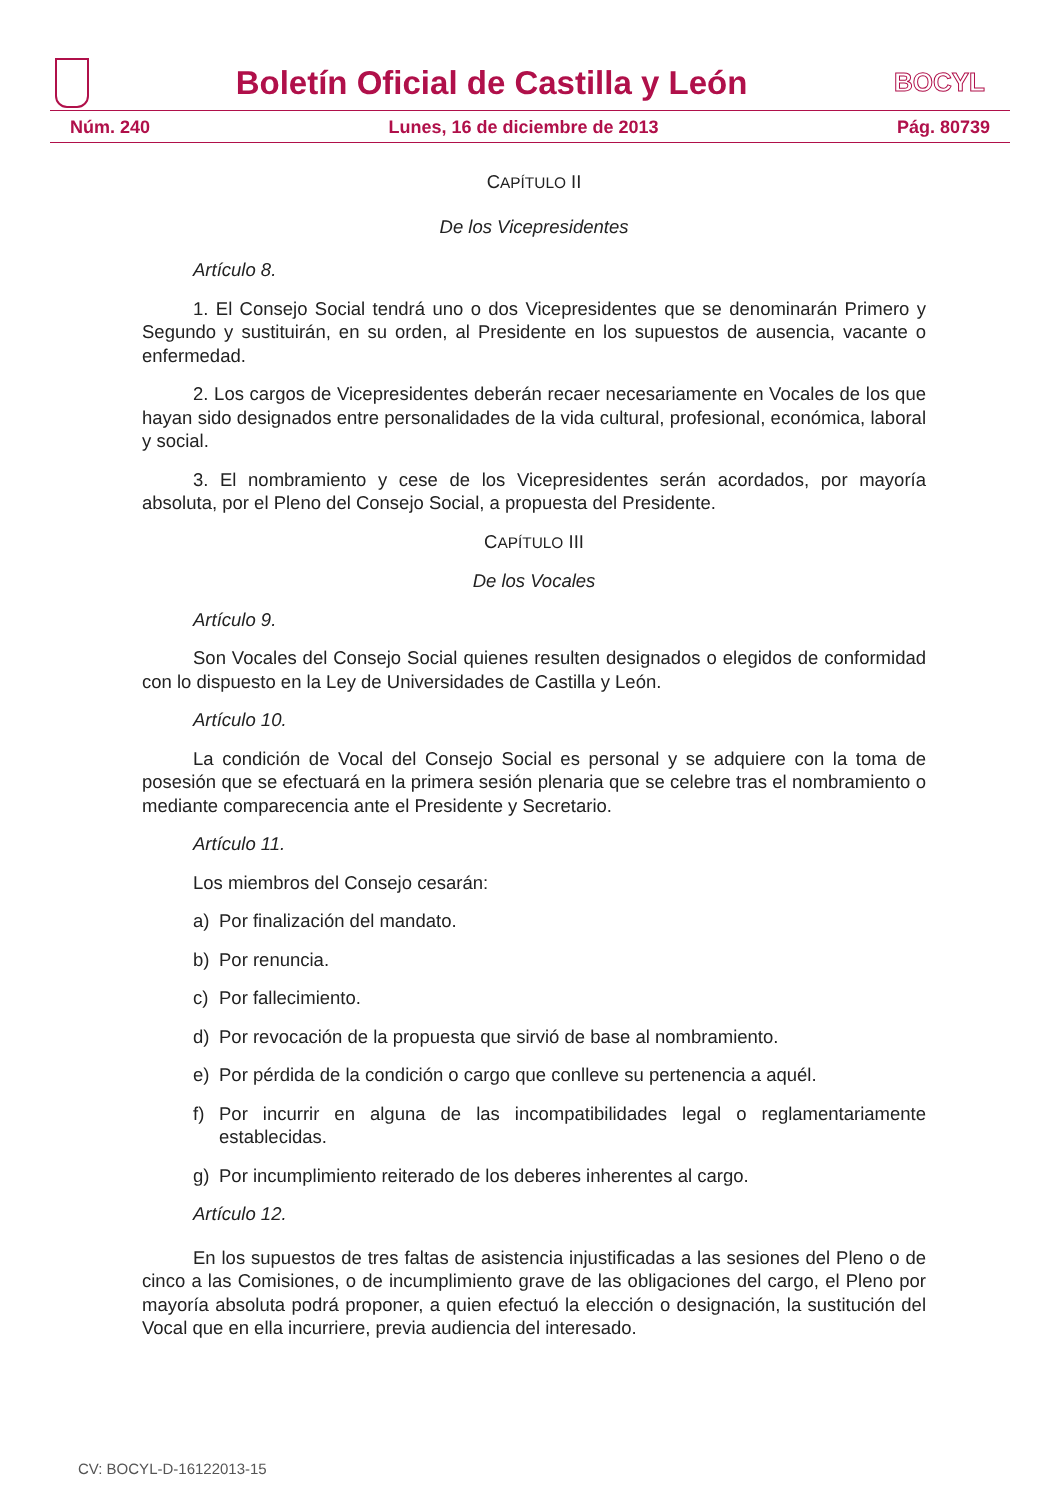Boletín Oficial de Castilla y León
BOCYL
Núm. 240 Lunes, 16 de diciembre de 2013 Pág. 80739
CAPÍTULO II
De los Vicepresidentes
Artículo 8.
1. El Consejo Social tendrá uno o dos Vicepresidentes que se denominarán Primero y Segundo y sustituirán, en su orden, al Presidente en los supuestos de ausencia, vacante o enfermedad.
2. Los cargos de Vicepresidentes deberán recaer necesariamente en Vocales de los que hayan sido designados entre personalidades de la vida cultural, profesional, económica, laboral y social.
3. El nombramiento y cese de los Vicepresidentes serán acordados, por mayoría absoluta, por el Pleno del Consejo Social, a propuesta del Presidente.
CAPÍTULO III
De los Vocales
Artículo 9.
Son Vocales del Consejo Social quienes resulten designados o elegidos de conformidad con lo dispuesto en la Ley de Universidades de Castilla y León.
Artículo 10.
La condición de Vocal del Consejo Social es personal y se adquiere con la toma de posesión que se efectuará en la primera sesión plenaria que se celebre tras el nombramiento o mediante comparecencia ante el Presidente y Secretario.
Artículo 11.
Los miembros del Consejo cesarán:
a) Por finalización del mandato.
b) Por renuncia.
c) Por fallecimiento.
d) Por revocación de la propuesta que sirvió de base al nombramiento.
e) Por pérdida de la condición o cargo que conlleve su pertenencia a aquél.
f) Por incurrir en alguna de las incompatibilidades legal o reglamentariamente establecidas.
g) Por incumplimiento reiterado de los deberes inherentes al cargo.
Artículo 12.
En los supuestos de tres faltas de asistencia injustificadas a las sesiones del Pleno o de cinco a las Comisiones, o de incumplimiento grave de las obligaciones del cargo, el Pleno por mayoría absoluta podrá proponer, a quien efectuó la elección o designación, la sustitución del Vocal que en ella incurriere, previa audiencia del interesado.
CV: BOCYL-D-16122013-15